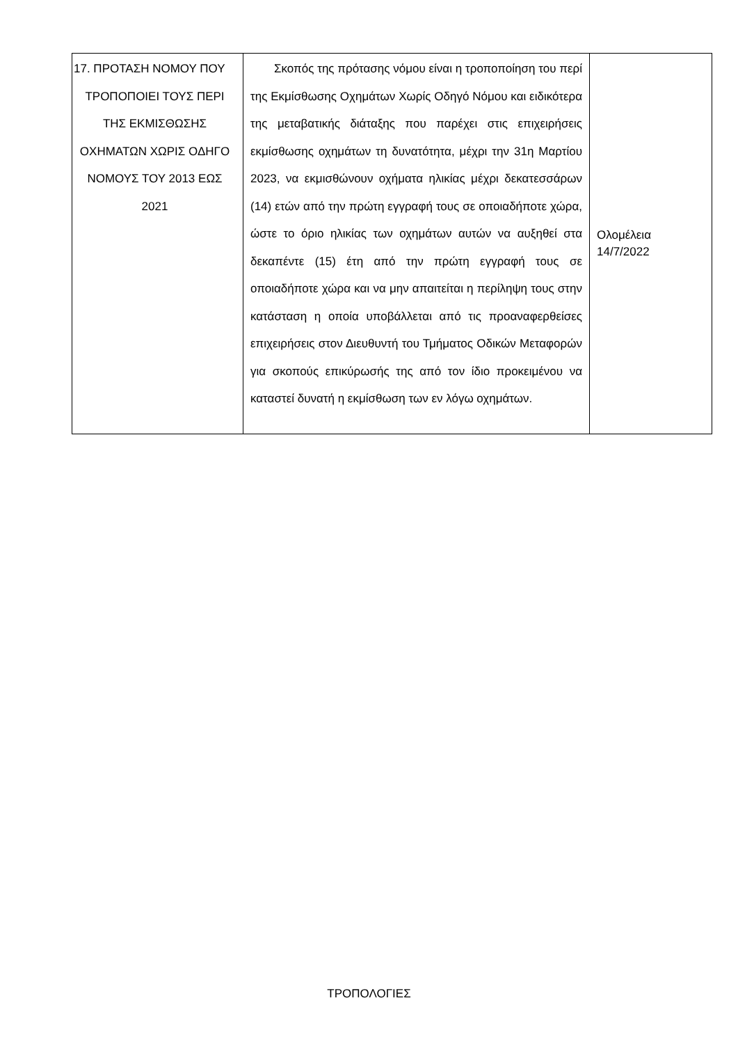| 17. ΠΡΟΤΑΣΗ ΝΟΜΟΥ ΠΟΥ ΤΡΟΠΟΠΟΙΕΙ ΤΟΥΣ ΠΕΡΙ ΤΗΣ ΕΚΜΙΣΘΩΣΗΣ ΟΧΗΜΑΤΩΝ ΧΩΡΙΣ ΟΔΗΓΟ ΝΟΜΟΥΣ ΤΟΥ 2013 ΕΩΣ 2021 | Σκοπός της πρότασης νόμου είναι η τροποποίηση του περί της Εκμίσθωσης Οχημάτων Χωρίς Οδηγό Νόμου και ειδικότερα της μεταβατικής διάταξης που παρέχει στις επιχειρήσεις εκμίσθωσης οχημάτων τη δυνατότητα, μέχρι την 31η Μαρτίου 2023, να εκμισθώνουν οχήματα ηλικίας μέχρι δεκατεσσάρων (14) ετών από την πρώτη εγγραφή τους σε οποιαδήποτε χώρα, ώστε το όριο ηλικίας των οχημάτων αυτών να αυξηθεί στα δεκαπέντε (15) έτη από την πρώτη εγγραφή τους σε οποιαδήποτε χώρα και να μην απαιτείται η περίληψη τους στην κατάσταση η οποία υποβάλλεται από τις προαναφερθείσες επιχειρήσεις στον Διευθυντή του Τμήματος Οδικών Μεταφορών για σκοπούς επικύρωσής της από τον ίδιο προκειμένου να καταστεί δυνατή η εκμίσθωση των εν λόγω οχημάτων. | Ολομέλεια 14/7/2022 |
ΤΡΟΠΟΛΟΓΙΕΣ